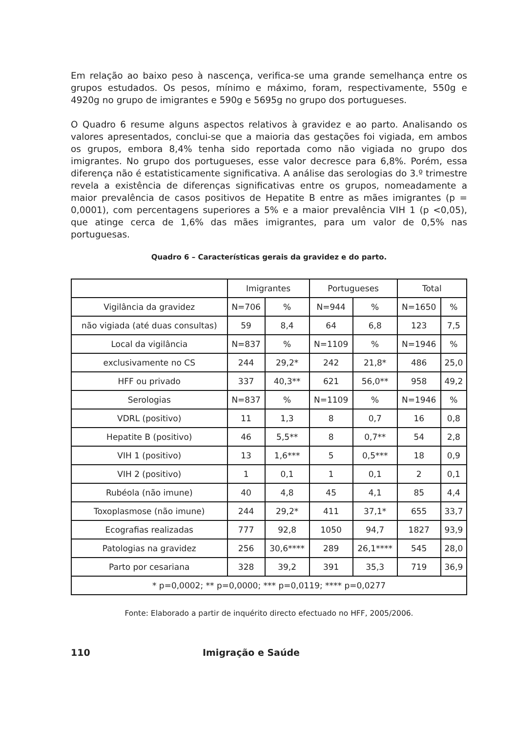Em relação ao baixo peso à nascença, verifica-se uma grande semelhança entre os grupos estudados. Os pesos, mínimo e máximo, foram, respectivamente, 550g e 4920g no grupo de imigrantes e 590g e 5695g no grupo dos portugueses.
O Quadro 6 resume alguns aspectos relativos à gravidez e ao parto. Analisando os valores apresentados, conclui-se que a maioria das gestações foi vigiada, em ambos os grupos, embora 8,4% tenha sido reportada como não vigiada no grupo dos imigrantes. No grupo dos portugueses, esse valor decresce para 6,8%. Porém, essa diferença não é estatisticamente significativa. A análise das serologias do 3.º trimestre revela a existência de diferenças significativas entre os grupos, nomeadamente a maior prevalência de casos positivos de Hepatite B entre as mães imigrantes (p = 0,0001), com percentagens superiores a 5% e a maior prevalência VIH 1 (p <0,05), que atinge cerca de 1,6% das mães imigrantes, para um valor de 0,5% nas portuguesas.
Quadro 6 – Características gerais da gravidez e do parto.
| | Imigrantes | | Portugueses | | Total | |
| --- | --- | --- | --- | --- | --- | --- |
| Vigilância da gravidez | N=706 | % | N=944 | % | N=1650 | % |
| não vigiada (até duas consultas) | 59 | 8,4 | 64 | 6,8 | 123 | 7,5 |
| Local da vigilância | N=837 | % | N=1109 | % | N=1946 | % |
| exclusivamente no CS | 244 | 29,2* | 242 | 21,8* | 486 | 25,0 |
| HFF ou privado | 337 | 40,3** | 621 | 56,0** | 958 | 49,2 |
| Serologias | N=837 | % | N=1109 | % | N=1946 | % |
| VDRL (positivo) | 11 | 1,3 | 8 | 0,7 | 16 | 0,8 |
| Hepatite B (positivo) | 46 | 5,5** | 8 | 0,7** | 54 | 2,8 |
| VIH 1 (positivo) | 13 | 1,6*** | 5 | 0,5*** | 18 | 0,9 |
| VIH 2 (positivo) | 1 | 0,1 | 1 | 0,1 | 2 | 0,1 |
| Rubéola (não imune) | 40 | 4,8 | 45 | 4,1 | 85 | 4,4 |
| Toxoplasmose (não imune) | 244 | 29,2* | 411 | 37,1* | 655 | 33,7 |
| Ecografias realizadas | 777 | 92,8 | 1050 | 94,7 | 1827 | 93,9 |
| Patologias na gravidez | 256 | 30,6**** | 289 | 26,1**** | 545 | 28,0 |
| Parto por cesariana | 328 | 39,2 | 391 | 35,3 | 719 | 36,9 |
| * p=0,0002; ** p=0,0000; *** p=0,0119; **** p=0,0277 | | | | | | |
Fonte: Elaborado a partir de inquérito directo efectuado no HFF, 2005/2006.
110 Imigração e Saúde